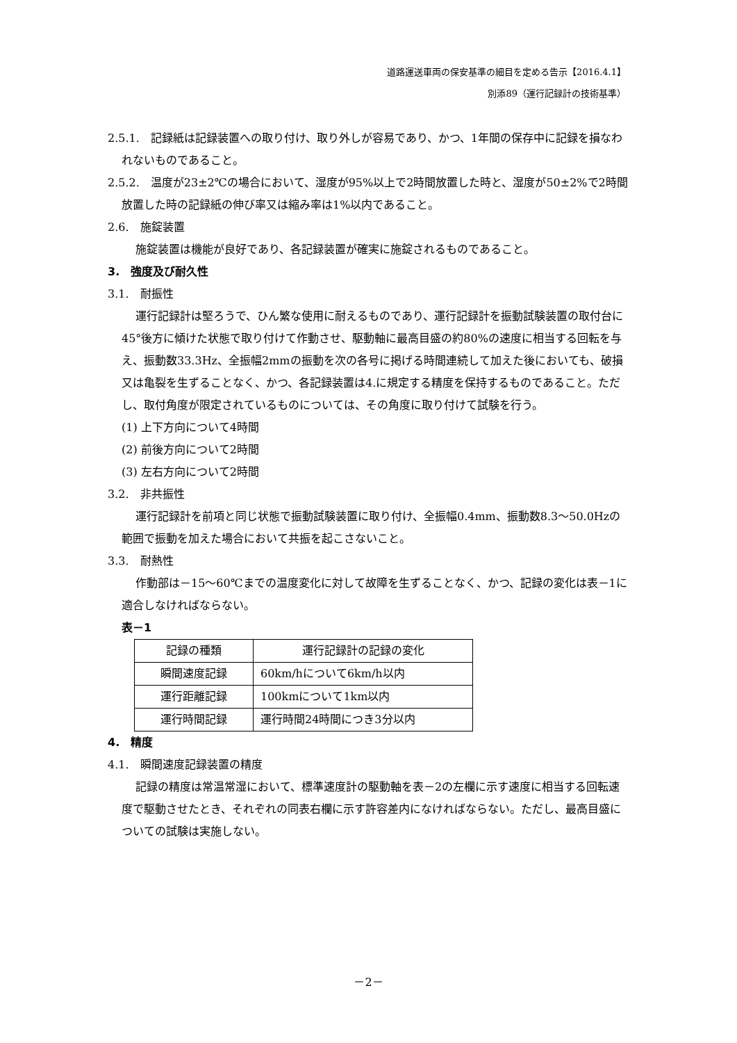道路運送車両の保安基準の細目を定める告示【2016.4.1】
別添89（運行記録計の技術基準）
2.5.1.　記録紙は記録装置への取り付け、取り外しが容易であり、かつ、1年間の保存中に記録を損なわれないものであること。
2.5.2.　温度が23±2℃の場合において、湿度が95%以上で2時間放置した時と、湿度が50±2%で2時間放置した時の記録紙の伸び率又は縮み率は1%以内であること。
2.6.　施錠装置
施錠装置は機能が良好であり、各記録装置が確実に施錠されるものであること。
3.　強度及び耐久性
3.1.　耐振性
運行記録計は堅ろうで、ひん繁な使用に耐えるものであり、運行記録計を振動試験装置の取付台に45°後方に傾けた状態で取り付けて作動させ、駆動軸に最高目盛の約80%の速度に相当する回転を与え、振動数33.3Hz、全振幅2mmの振動を次の各号に掲げる時間連続して加えた後においても、破損又は亀裂を生ずることなく、かつ、各記録装置は4.に規定する精度を保持するものであること。ただし、取付角度が限定されているものについては、その角度に取り付けて試験を行う。
(1) 上下方向について4時間
(2) 前後方向について2時間
(3) 左右方向について2時間
3.2.　非共振性
運行記録計を前項と同じ状態で振動試験装置に取り付け、全振幅0.4mm、振動数8.3～50.0Hzの範囲で振動を加えた場合において共振を起こさないこと。
3.3.　耐熱性
作動部は－15～60℃までの温度変化に対して故障を生ずることなく、かつ、記録の変化は表－1に適合しなければならない。
表－1
| 記録の種類 | 運行記録計の記録の変化 |
| 瞬間速度記録 | 60km/hについて6km/h以内 |
| 運行距離記録 | 100kmについて1km以内 |
| 運行時間記録 | 運行時間24時間につき3分以内 |
4.　精度
4.1.　瞬間速度記録装置の精度
記録の精度は常温常湿において、標準速度計の駆動軸を表－2の左欄に示す速度に相当する回転速度で駆動させたとき、それぞれの同表右欄に示す許容差内になければならない。ただし、最高目盛についての試験は実施しない。
－2－